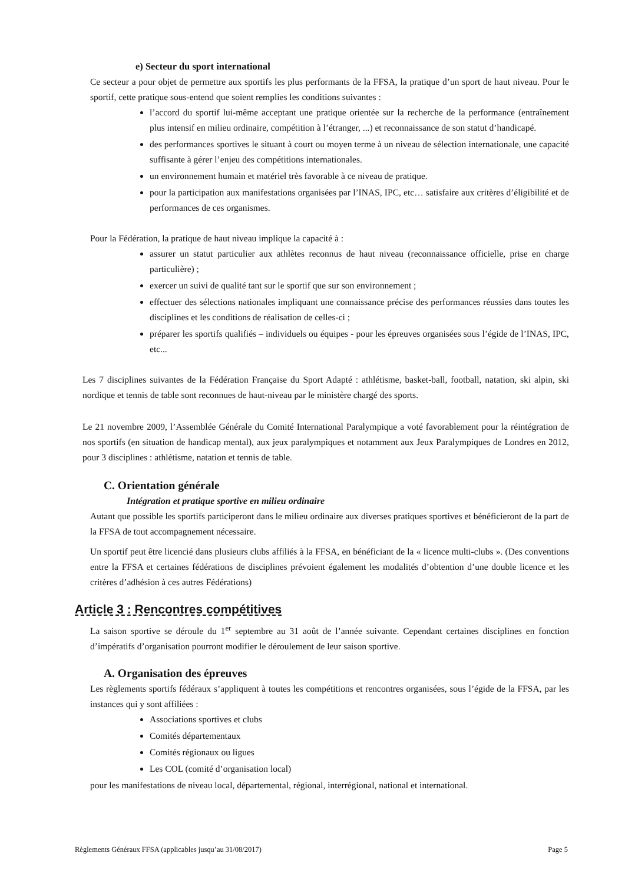e) Secteur du sport international
Ce secteur a pour objet de permettre aux sportifs les plus performants de la FFSA, la pratique d’un sport de haut niveau. Pour le sportif, cette pratique sous-entend que soient remplies les conditions suivantes :
l’accord du sportif lui-même acceptant une pratique orientée sur la recherche de la performance (entraînement plus intensif en milieu ordinaire, compétition à l’étranger, ...) et reconnaissance de son statut d’handicapé.
des performances sportives le situant à court ou moyen terme à un niveau de sélection internationale, une capacité suffisante à gérer l’enjeu des compétitions internationales.
un environnement humain et matériel très favorable à ce niveau de pratique.
pour la participation aux manifestations organisées par l’INAS, IPC, etc… satisfaire aux critères d’éligibilité et de performances de ces organismes.
Pour la Fédération, la pratique de haut niveau implique la capacité à :
assurer un statut particulier aux athlètes reconnus de haut niveau (reconnaissance officielle, prise en charge particulière) ;
exercer un suivi de qualité tant sur le sportif que sur son environnement ;
effectuer des sélections nationales impliquant une connaissance précise des performances réussies dans toutes les disciplines et les conditions de réalisation de celles-ci ;
préparer les sportifs qualifiés – individuels ou équipes - pour les épreuves organisées sous l’égide de l’INAS, IPC, etc...
Les 7 disciplines suivantes de la Fédération Française du Sport Adapté : athlétisme, basket-ball, football, natation, ski alpin, ski nordique et tennis de table sont reconnues de haut-niveau par le ministère chargé des sports.
Le 21 novembre 2009, l’Assemblée Générale du Comité International Paralympique a voté favorablement pour la réintégration de nos sportifs (en situation de handicap mental), aux jeux paralympiques et notamment aux Jeux Paralympiques de Londres en 2012, pour 3 disciplines : athlétisme, natation et tennis de table.
C. Orientation générale
Intégration et pratique sportive en milieu ordinaire
Autant que possible les sportifs participeront dans le milieu ordinaire aux diverses pratiques sportives et bénéficieront de la part de la FFSA de tout accompagnement nécessaire.
Un sportif peut être licencié dans plusieurs clubs affiliés à la FFSA, en bénéficiant de la « licence multi-clubs ». (Des conventions entre la FFSA et certaines fédérations de disciplines prévoient également les modalités d’obtention d’une double licence et les critères d’adhésion à ces autres Fédérations)
Article 3 : Rencontres compétitives
La saison sportive se déroule du 1<sup>er</sup> septembre au 31 août de l’année suivante. Cependant certaines disciplines en fonction d’impératifs d’organisation pourront modifier le déroulement de leur saison sportive.
A. Organisation des épreuves
Les règlements sportifs fédéraux s’appliquent à toutes les compétitions et rencontres organisées, sous l’égide de la FFSA, par les instances qui y sont affiliées :
Associations sportives et clubs
Comités départementaux
Comités régionaux ou ligues
Les COL (comité d’organisation local)
pour les manifestations de niveau local, départemental, régional, interrégional, national et international.
Règlements Généraux FFSA (applicables jusqu’au 31/08/2017) Page 5